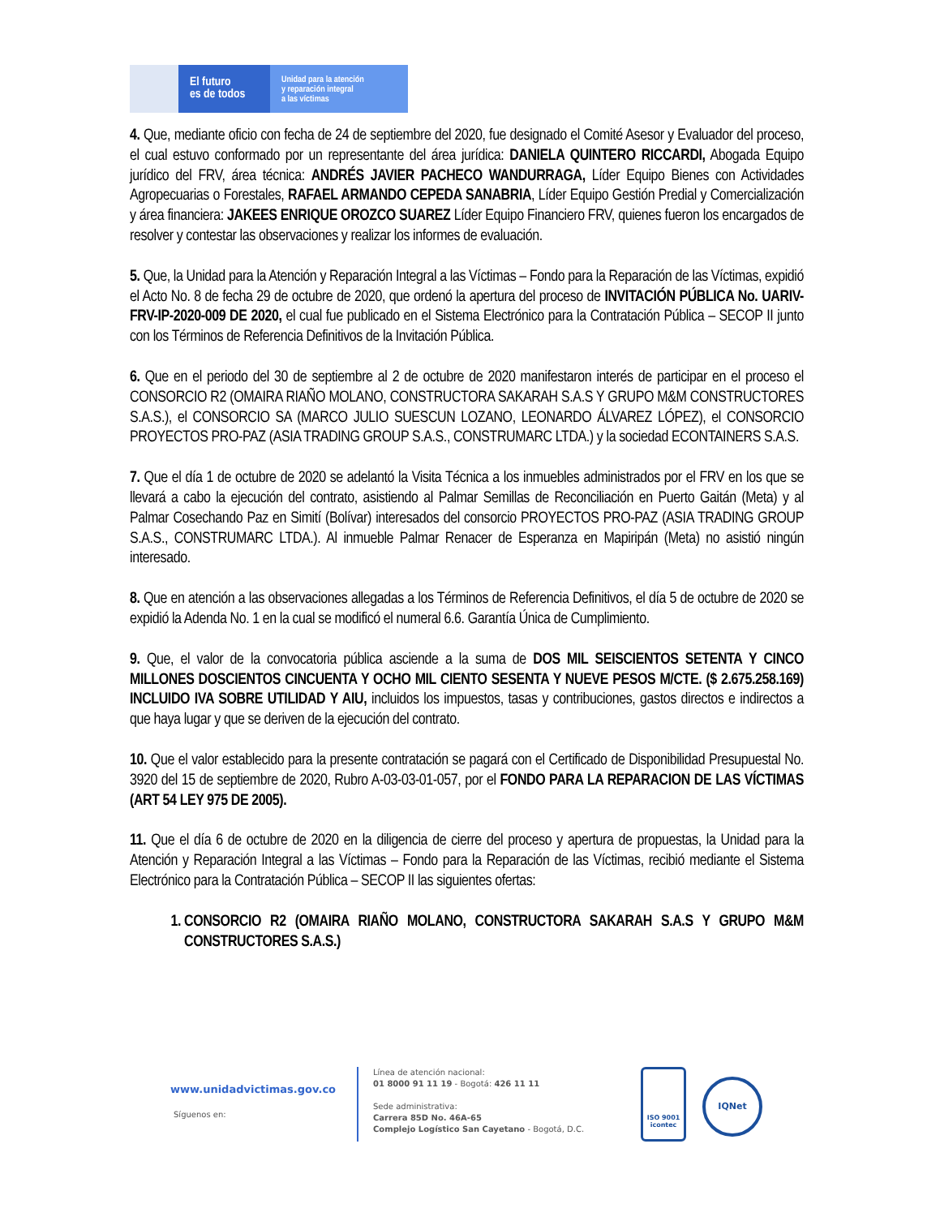El futuro
es de todos
Unidad para la atención
y reparación integral
a las víctimas
4. Que, mediante oficio con fecha de 24 de septiembre del 2020, fue designado el Comité Asesor y Evaluador del proceso, el cual estuvo conformado por un representante del área jurídica: DANIELA QUINTERO RICCARDI, Abogada Equipo jurídico del FRV, área técnica: ANDRÉS JAVIER PACHECO WANDURRAGA, Líder Equipo Bienes con Actividades Agropecuarias o Forestales, RAFAEL ARMANDO CEPEDA SANABRIA, Líder Equipo Gestión Predial y Comercialización y área financiera: JAKEES ENRIQUE OROZCO SUAREZ Líder Equipo Financiero FRV, quienes fueron los encargados de resolver y contestar las observaciones y realizar los informes de evaluación.
5. Que, la Unidad para la Atención y Reparación Integral a las Víctimas – Fondo para la Reparación de las Víctimas, expidió el Acto No. 8 de fecha 29 de octubre de 2020, que ordenó la apertura del proceso de INVITACIÓN PÚBLICA No. UARIV-FRV-IP-2020-009 DE 2020, el cual fue publicado en el Sistema Electrónico para la Contratación Pública – SECOP II junto con los Términos de Referencia Definitivos de la Invitación Pública.
6. Que en el periodo del 30 de septiembre al 2 de octubre de 2020 manifestaron interés de participar en el proceso el CONSORCIO R2 (OMAIRA RIAÑO MOLANO, CONSTRUCTORA SAKARAH S.A.S Y GRUPO M&M CONSTRUCTORES S.A.S.), el CONSORCIO SA (MARCO JULIO SUESCUN LOZANO, LEONARDO ÁLVAREZ LÓPEZ), el CONSORCIO PROYECTOS PRO-PAZ (ASIA TRADING GROUP S.A.S., CONSTRUMARC LTDA.) y la sociedad ECONTAINERS S.A.S.
7. Que el día 1 de octubre de 2020 se adelantó la Visita Técnica a los inmuebles administrados por el FRV en los que se llevará a cabo la ejecución del contrato, asistiendo al Palmar Semillas de Reconciliación en Puerto Gaitán (Meta) y al Palmar Cosechando Paz en Simití (Bolívar) interesados del consorcio PROYECTOS PRO-PAZ (ASIA TRADING GROUP S.A.S., CONSTRUMARC LTDA.). Al inmueble Palmar Renacer de Esperanza en Mapiripán (Meta) no asistió ningún interesado.
8. Que en atención a las observaciones allegadas a los Términos de Referencia Definitivos, el día 5 de octubre de 2020 se expidió la Adenda No. 1 en la cual se modificó el numeral 6.6. Garantía Única de Cumplimiento.
9. Que, el valor de la convocatoria pública asciende a la suma de DOS MIL SEISCIENTOS SETENTA Y CINCO MILLONES DOSCIENTOS CINCUENTA Y OCHO MIL CIENTO SESENTA Y NUEVE PESOS M/CTE. ($ 2.675.258.169) INCLUIDO IVA SOBRE UTILIDAD Y AIU, incluidos los impuestos, tasas y contribuciones, gastos directos e indirectos a que haya lugar y que se deriven de la ejecución del contrato.
10. Que el valor establecido para la presente contratación se pagará con el Certificado de Disponibilidad Presupuestal No. 3920 del 15 de septiembre de 2020, Rubro A-03-03-01-057, por el FONDO PARA LA REPARACION DE LAS VÍCTIMAS (ART 54 LEY 975 DE 2005).
11. Que el día 6 de octubre de 2020 en la diligencia de cierre del proceso y apertura de propuestas, la Unidad para la Atención y Reparación Integral a las Víctimas – Fondo para la Reparación de las Víctimas, recibió mediante el Sistema Electrónico para la Contratación Pública – SECOP II las siguientes ofertas:
1. CONSORCIO R2 (OMAIRA RIAÑO MOLANO, CONSTRUCTORA SAKARAH S.A.S Y GRUPO M&M CONSTRUCTORES S.A.S.)
www.unidadvictimas.gov.co
Síguenos en:
Línea de atención nacional:
01 8000 91 11 19 - Bogotá: 426 11 11
Sede administrativa:
Carrera 85D No. 46A-65
Complejo Logístico San Cayetano - Bogotá, D.C.
ISO 9001
icontec
IQNet